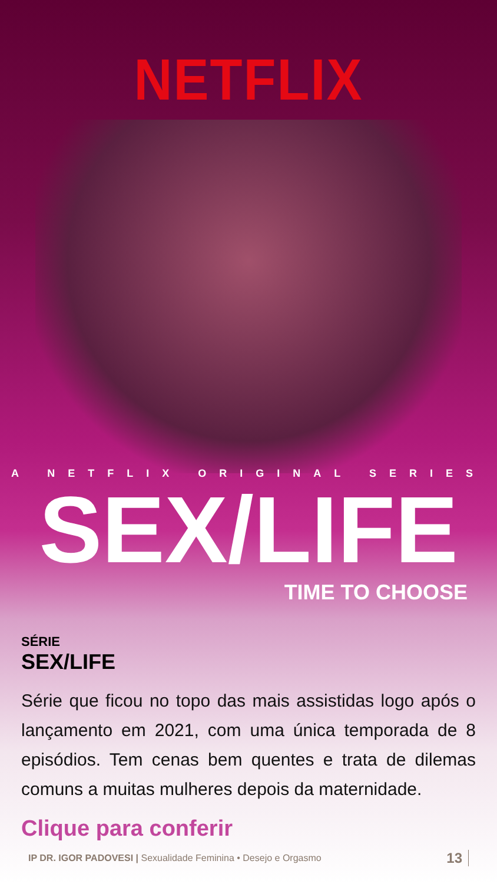NETFLIX
A NETFLIX ORIGINAL SERIES
SEX/LIFE
TIME TO CHOOSE
SÉRIE
SEX/LIFE
Série que ficou no topo das mais assistidas logo após o lançamento em 2021, com uma única temporada de 8 episódios. Tem cenas bem quentes e trata de dilemas comuns a muitas mulheres depois da maternidade.
Clique para conferir
IP DR. IGOR PADOVESI | Sexualidade Feminina • Desejo e Orgasmo 13